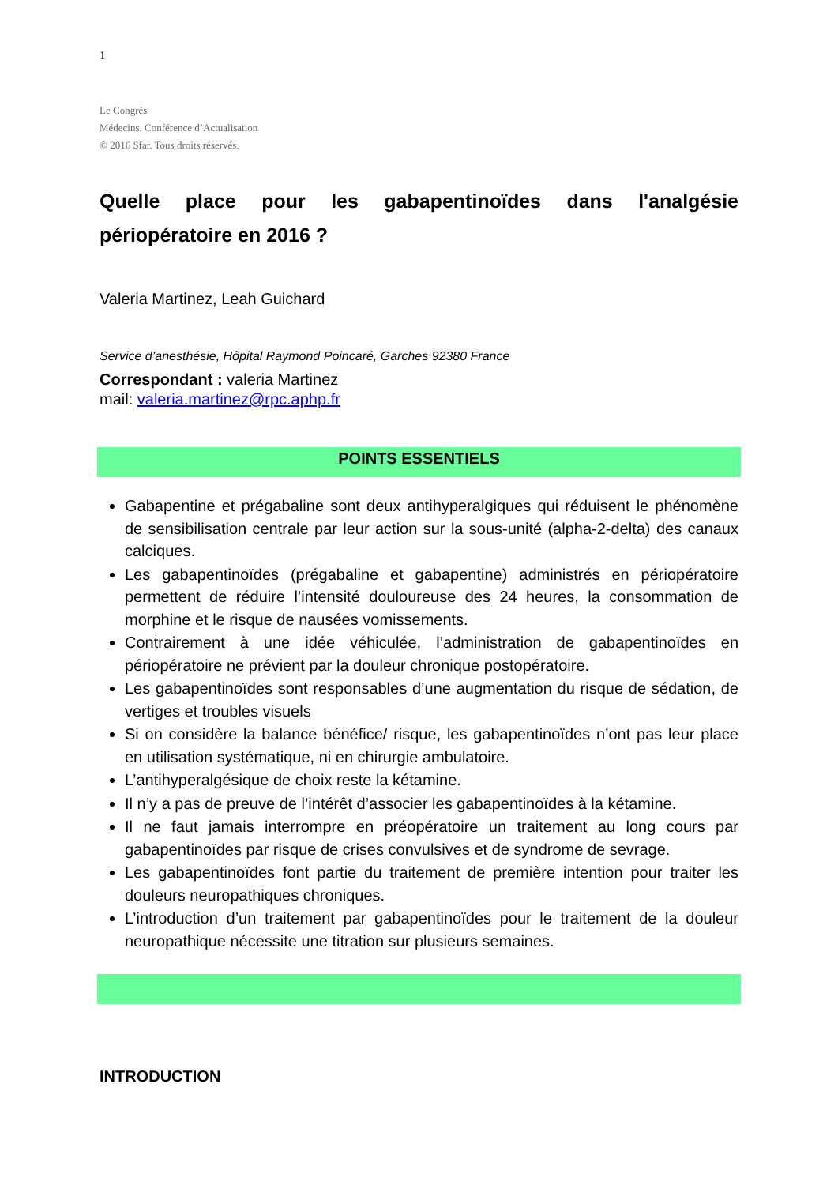1
Le Congrès
Médecins. Conférence d’Actualisation
© 2016 Sfar. Tous droits réservés.
Quelle place pour les gabapentinoïdes dans l'analgésie périopératoire en 2016 ?
Valeria Martinez, Leah Guichard
Service d’anesthésie, Hôpital Raymond Poincaré, Garches 92380 France
Correspondant : valeria Martinez
mail: valeria.martinez@rpc.aphp.fr
POINTS ESSENTIELS
Gabapentine et prégabaline sont deux antihyperalgiques qui réduisent le phénomène de sensibilisation centrale par leur action sur la sous-unité (alpha-2-delta) des canaux calciques.
Les gabapentinoïdes (prégabaline et gabapentine) administrés en périopératoire permettent de réduire l’intensité douloureuse des 24 heures, la consommation de morphine et le risque de nausées vomissements.
Contrairement à une idée véhiculée, l’administration de gabapentinoïdes en périopératoire ne prévient par la douleur chronique postopératoire.
Les gabapentinoïdes sont responsables d’une augmentation du risque de sédation, de vertiges et troubles visuels
Si on considère la balance bénéfice/ risque, les gabapentinoïdes n’ont pas leur place en utilisation systématique, ni en chirurgie ambulatoire.
L’antihyperalgésique de choix reste la kétamine.
Il n’y a pas de preuve de l’intérêt d’associer les gabapentinoïdes à la kétamine.
Il ne faut jamais interrompre en préopératoire un traitement au long cours par gabapentinoïdes par risque de crises convulsives et de syndrome de sevrage.
Les gabapentinoïdes font partie du traitement de première intention pour traiter les douleurs neuropathiques chroniques.
L’introduction d’un traitement par gabapentinoïdes pour le traitement de la douleur neuropathique nécessite une titration sur plusieurs semaines.
INTRODUCTION